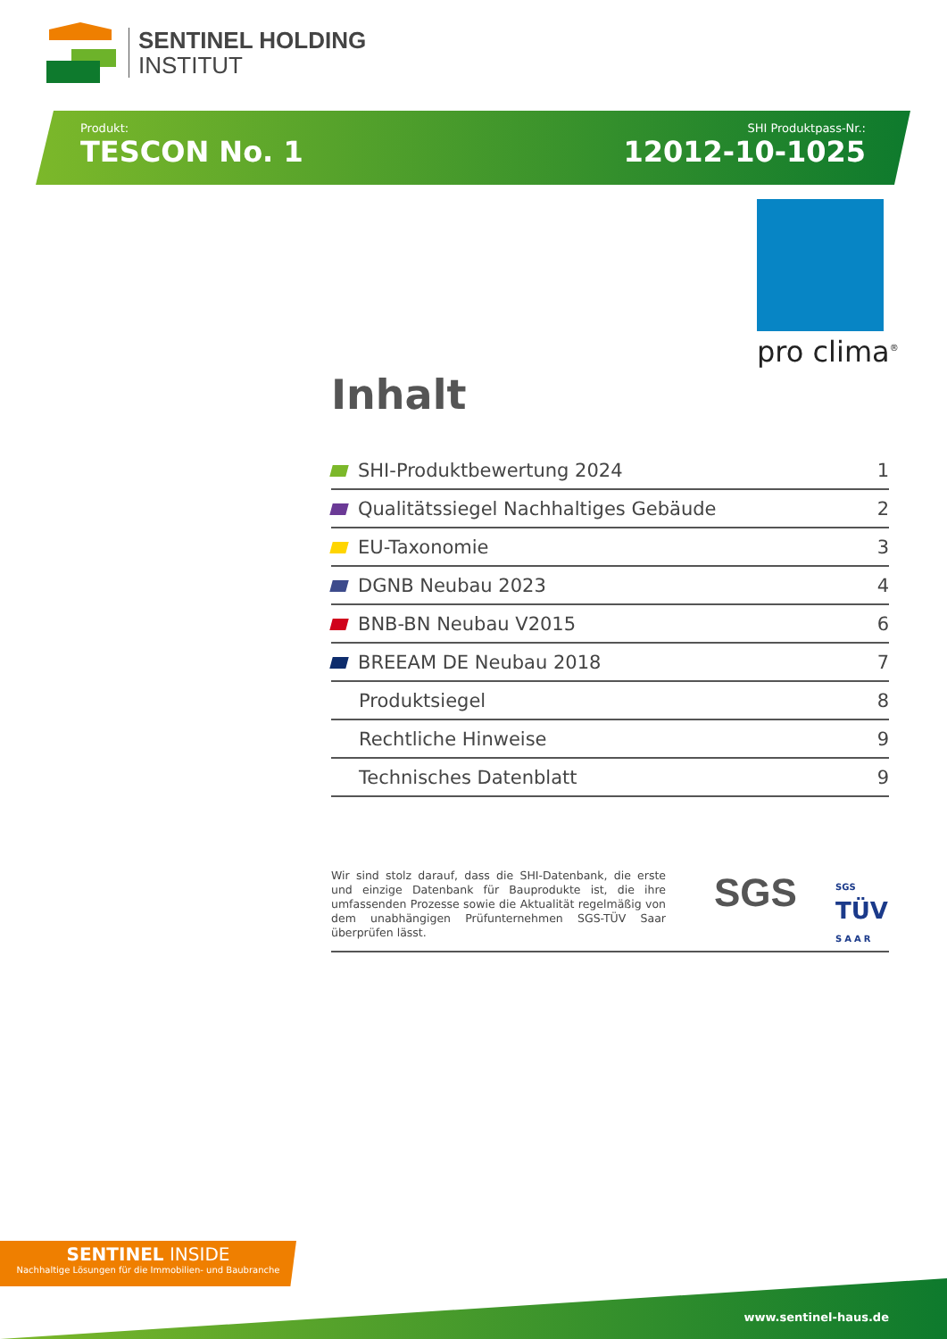SENTINEL HOLDING
INSTITUT
Produkt:
TESCON No. 1
SHI Produktpass-Nr.:
12012-10-1025
pro clima<sup>®</sup>
Inhalt
| SHI-Produktbewertung 2024 | 1 |
| Qualitätssiegel Nachhaltiges Gebäude | 2 |
| EU-Taxonomie | 3 |
| DGNB Neubau 2023 | 4 |
| BNB-BN Neubau V2015 | 6 |
| BREEAM DE Neubau 2018 | 7 |
| Produktsiegel | 8 |
| Rechtliche Hinweise | 9 |
| Technisches Datenblatt | 9 |
Wir sind stolz darauf, dass die SHI-Datenbank, die erste und einzige Datenbank für Bauprodukte ist, die ihre umfassenden Prozesse sowie die Aktualität regelmäßig von dem unabhängigen Prüfunternehmen SGS-TÜV Saar überprüfen lässt.
SGS
SGS
TÜV
SAAR
SENTINEL INSIDE
Nachhaltige Lösungen für die Immobilien- und Baubranche
www.sentinel-haus.de